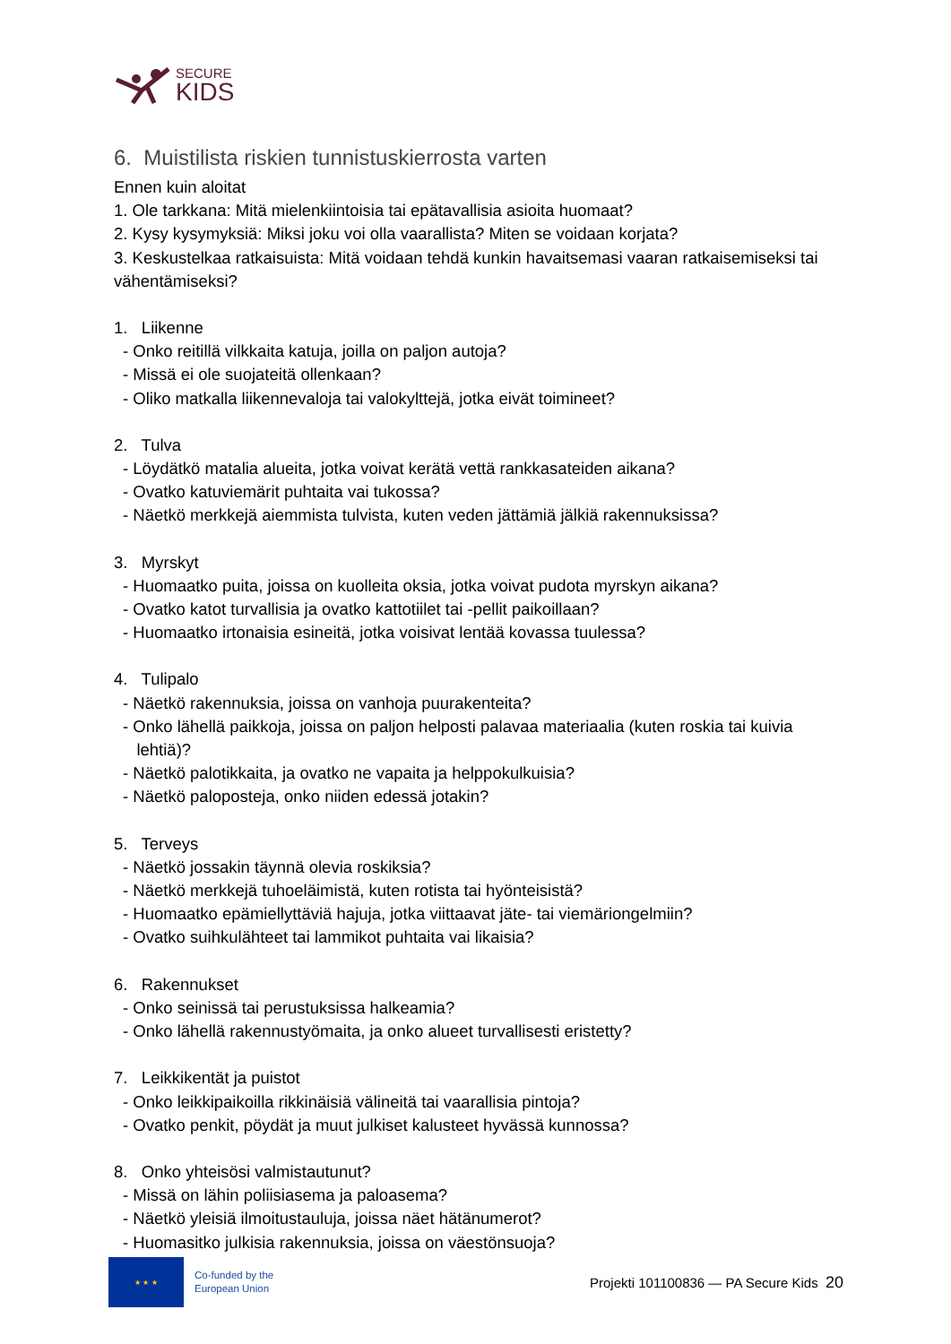SECURE
KIDS
6. Muistilista riskien tunnistuskierrosta varten
Ennen kuin aloitat
1. Ole tarkkana: Mitä mielenkiintoisia tai epätavallisia asioita huomaat?
2. Kysy kysymyksiä: Miksi joku voi olla vaarallista? Miten se voidaan korjata?
3. Keskustelkaa ratkaisuista: Mitä voidaan tehdä kunkin havaitsemasi vaaran ratkaisemiseksi tai vähentämiseksi?
1. Liikenne
- Onko reitillä vilkkaita katuja, joilla on paljon autoja?
- Missä ei ole suojateitä ollenkaan?
- Oliko matkalla liikennevaloja tai valokylttejä, jotka eivät toimineet?
2. Tulva
- Löydätkö matalia alueita, jotka voivat kerätä vettä rankkasateiden aikana?
- Ovatko katuviemärit puhtaita vai tukossa?
- Näetkö merkkejä aiemmista tulvista, kuten veden jättämiä jälkiä rakennuksissa?
3. Myrskyt
- Huomaatko puita, joissa on kuolleita oksia, jotka voivat pudota myrskyn aikana?
- Ovatko katot turvallisia ja ovatko kattotiilet tai -pellit paikoillaan?
- Huomaatko irtonaisia esineitä, jotka voisivat lentää kovassa tuulessa?
4. Tulipalo
- Näetkö rakennuksia, joissa on vanhoja puurakenteita?
- Onko lähellä paikkoja, joissa on paljon helposti palavaa materiaalia (kuten roskia tai kuivia
lehtiä)?
- Näetkö palotikkaita, ja ovatko ne vapaita ja helppokulkuisia?
- Näetkö paloposteja, onko niiden edessä jotakin?
5. Terveys
- Näetkö jossakin täynnä olevia roskiksia?
- Näetkö merkkejä tuhoeläimistä, kuten rotista tai hyönteisistä?
- Huomaatko epämiellyttäviä hajuja, jotka viittaavat jäte- tai viemäriongelmiin?
- Ovatko suihkulähteet tai lammikot puhtaita vai likaisia?
6. Rakennukset
- Onko seinissä tai perustuksissa halkeamia?
- Onko lähellä rakennustyömaita, ja onko alueet turvallisesti eristetty?
7. Leikkikentät ja puistot
- Onko leikkipaikoilla rikkinäisiä välineitä tai vaarallisia pintoja?
- Ovatko penkit, pöydät ja muut julkiset kalusteet hyvässä kunnossa?
8. Onko yhteisösi valmistautunut?
- Missä on lähin poliisiasema ja paloasema?
- Näetkö yleisiä ilmoitustauluja, joissa näet hätänumerot?
- Huomasitko julkisia rakennuksia, joissa on väestönsuoja?
★ ★ ★
Co-funded by the
European Union
Projekti 101100836 — PA Secure Kids 20